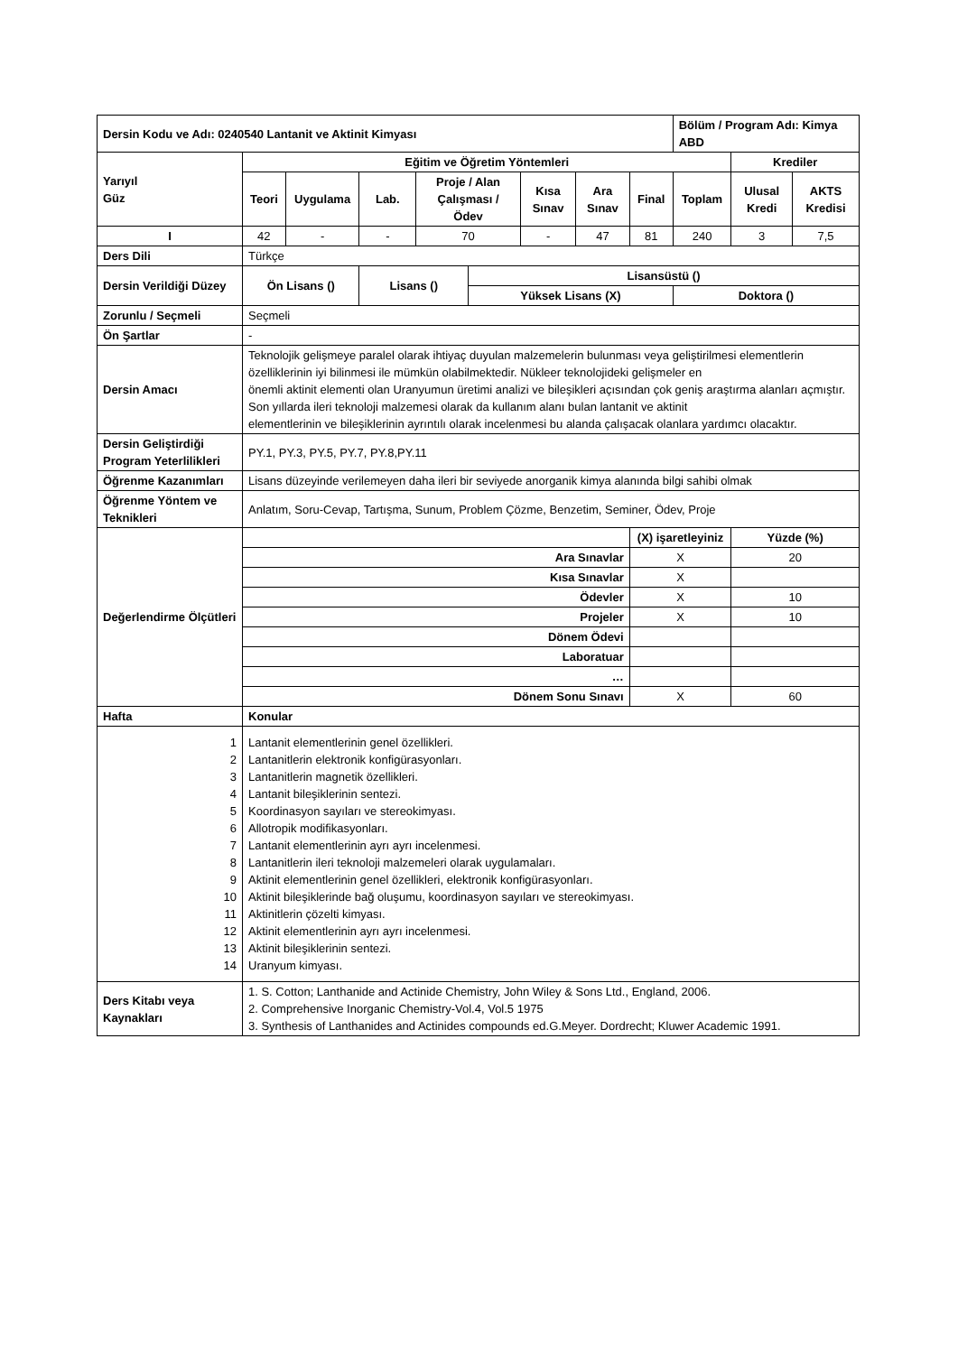| Dersin Kodu ve Adı: 0240540 Lantanit ve Aktinit Kimyası | | | | | | | | | Bölüm / Program Adı: Kimya ABD | | |
| Yarıyıl Güz | Eğitim ve Öğretim Yöntemleri | | | | | | | | | Krediler | |
| | Teori | Uygulama | Lab. | Proje / Alan Çalışması / Ödev | | Kısa Sınav | Ara Sınav | Final | Toplam | Ulusal Kredi | AKTS Kredisi |
| I | 42 | - | - | 70 | | - | 47 | 81 | 240 | 3 | 7,5 |
| Ders Dili | Türkçe | | | | | | | | | | |
| Dersin Verildiği Düzey | Ön Lisans () | | Lisans () | | Lisansüstü () | | | | | | |
| | | | | | Yüksek Lisans (X) | | | | Doktora () | | |
| Zorunlu / Seçmeli | Seçmeli | | | | | | | | | | |
| Ön Şartlar | - | | | | | | | | | | |
| Dersin Amacı | Teknolojik gelişmeye paralel olarak ihtiyaç duyulan malzemelerin bulunması veya geliştirilmesi elementlerin özelliklerinin iyi bilinmesi ile mümkün olabilmektedir. Nükleer teknolojideki gelişmeler en önemli aktinit elementi olan Uranyumun üretimi analizi ve bileşikleri açısından çok geniş araştırma alanları açmıştır. Son yıllarda ileri teknoloji malzemesi olarak da kullanım alanı bulan lantanit ve aktinit elementlerinin ve bileşiklerinin ayrıntılı olarak incelenmesi bu alanda çalışacak olanlara yardımcı olacaktır. | | | | | | | | | | |
| Dersin Geliştirdiği Program Yeterlilikleri | PY.1, PY.3, PY.5, PY.7, PY.8,PY.11 | | | | | | | | | | |
| Öğrenme Kazanımları | Lisans düzeyinde verilemeyen daha ileri bir seviyede anorganik kimya alanında bilgi sahibi olmak | | | | | | | | | | |
| Öğrenme Yöntem ve Teknikleri | Anlatım, Soru-Cevap, Tartışma, Sunum, Problem Çözme, Benzetim, Seminer, Ödev, Proje | | | | | | | | | | |
| Değerlendirme Ölçütleri | | | | | | | | (X) işaretleyiniz | | Yüzde (%) | |
| | Ara Sınavlar | | | | | | | X | | 20 | |
| | Kısa Sınavlar | | | | | | | X | | | |
| | Ödevler | | | | | | | X | | 10 | |
| | Projeler | | | | | | | X | | 10 | |
| | Dönem Ödevi | | | | | | | | | | |
| | Laboratuar | | | | | | | | | | |
| | … | | | | | | | | | | |
| | Dönem Sonu Sınavı | | | | | | | X | | 60 | |
| Hafta | Konular | | | | | | | | | | |
| 1 2 3 4 5 6 7 8 9 10 11 12 13 14 | Lantanit elementlerinin genel özellikleri. Lantanitlerin elektronik konfigürasyonları. Lantanitlerin magnetik özellikleri. Lantanit bileşiklerinin sentezi. Koordinasyon sayıları ve stereokimyası. Allotropik modifikasyonları. Lantanit elementlerinin ayrı ayrı incelenmesi. Lantanitlerin ileri teknoloji malzemeleri olarak uygulamaları. Aktinit elementlerinin genel özellikleri, elektronik konfigürasyonları. Aktinit bileşiklerinde bağ oluşumu, koordinasyon sayıları ve stereokimyası. Aktinitlerin çözelti kimyası. Aktinit elementlerinin ayrı ayrı incelenmesi. Aktinit bileşiklerinin sentezi. Uranyum kimyası. | | | | | | | | | | |
| Ders Kitabı veya Kaynakları | 1. S. Cotton; Lanthanide and Actinide Chemistry, John Wiley & Sons Ltd., England, 2006. 2. Comprehensive Inorganic Chemistry-Vol.4, Vol.5 1975 3. Synthesis of Lanthanides and Actinides compounds ed.G.Meyer. Dordrecht; Kluwer Academic 1991. | | | | | | | | | | |